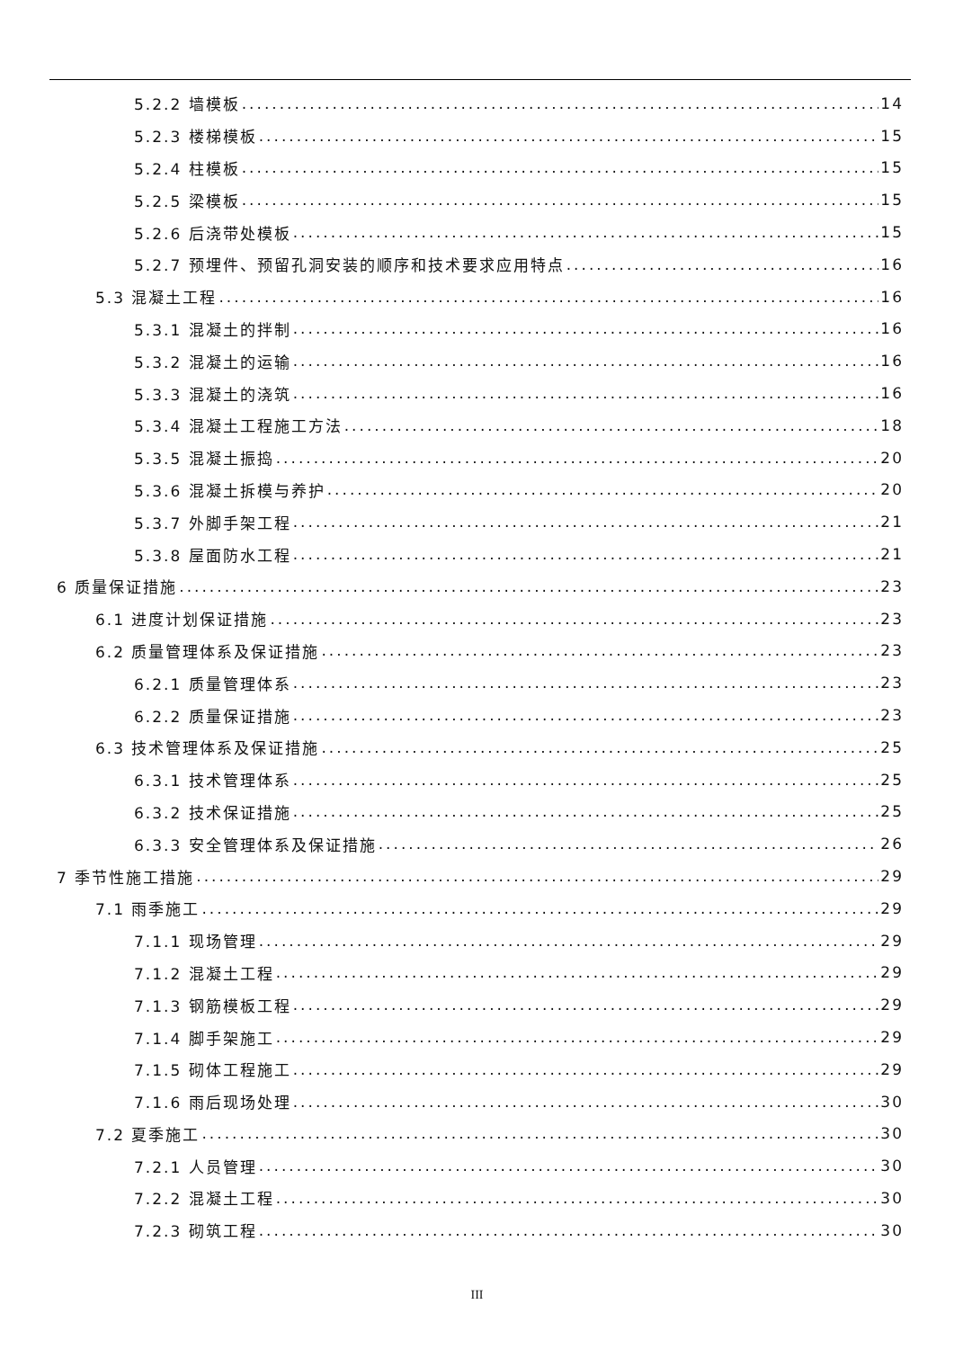5.2.2 墙模板 14
5.2.3 楼梯模板 15
5.2.4 柱模板 15
5.2.5 梁模板 15
5.2.6 后浇带处模板 15
5.2.7 预埋件、预留孔洞安装的顺序和技术要求应用特点 16
5.3 混凝土工程 16
5.3.1 混凝土的拌制 16
5.3.2 混凝土的运输 16
5.3.3 混凝土的浇筑 16
5.3.4 混凝土工程施工方法 18
5.3.5 混凝土振捣 20
5.3.6 混凝土拆模与养护 20
5.3.7 外脚手架工程 21
5.3.8 屋面防水工程 21
6 质量保证措施 23
6.1 进度计划保证措施 23
6.2 质量管理体系及保证措施 23
6.2.1 质量管理体系 23
6.2.2 质量保证措施 23
6.3 技术管理体系及保证措施 25
6.3.1 技术管理体系 25
6.3.2 技术保证措施 25
6.3.3 安全管理体系及保证措施 26
7 季节性施工措施 29
7.1 雨季施工 29
7.1.1 现场管理 29
7.1.2 混凝土工程 29
7.1.3 钢筋模板工程 29
7.1.4 脚手架施工 29
7.1.5 砌体工程施工 29
7.1.6 雨后现场处理 30
7.2 夏季施工 30
7.2.1 人员管理 30
7.2.2 混凝土工程 30
7.2.3 砌筑工程 30
III